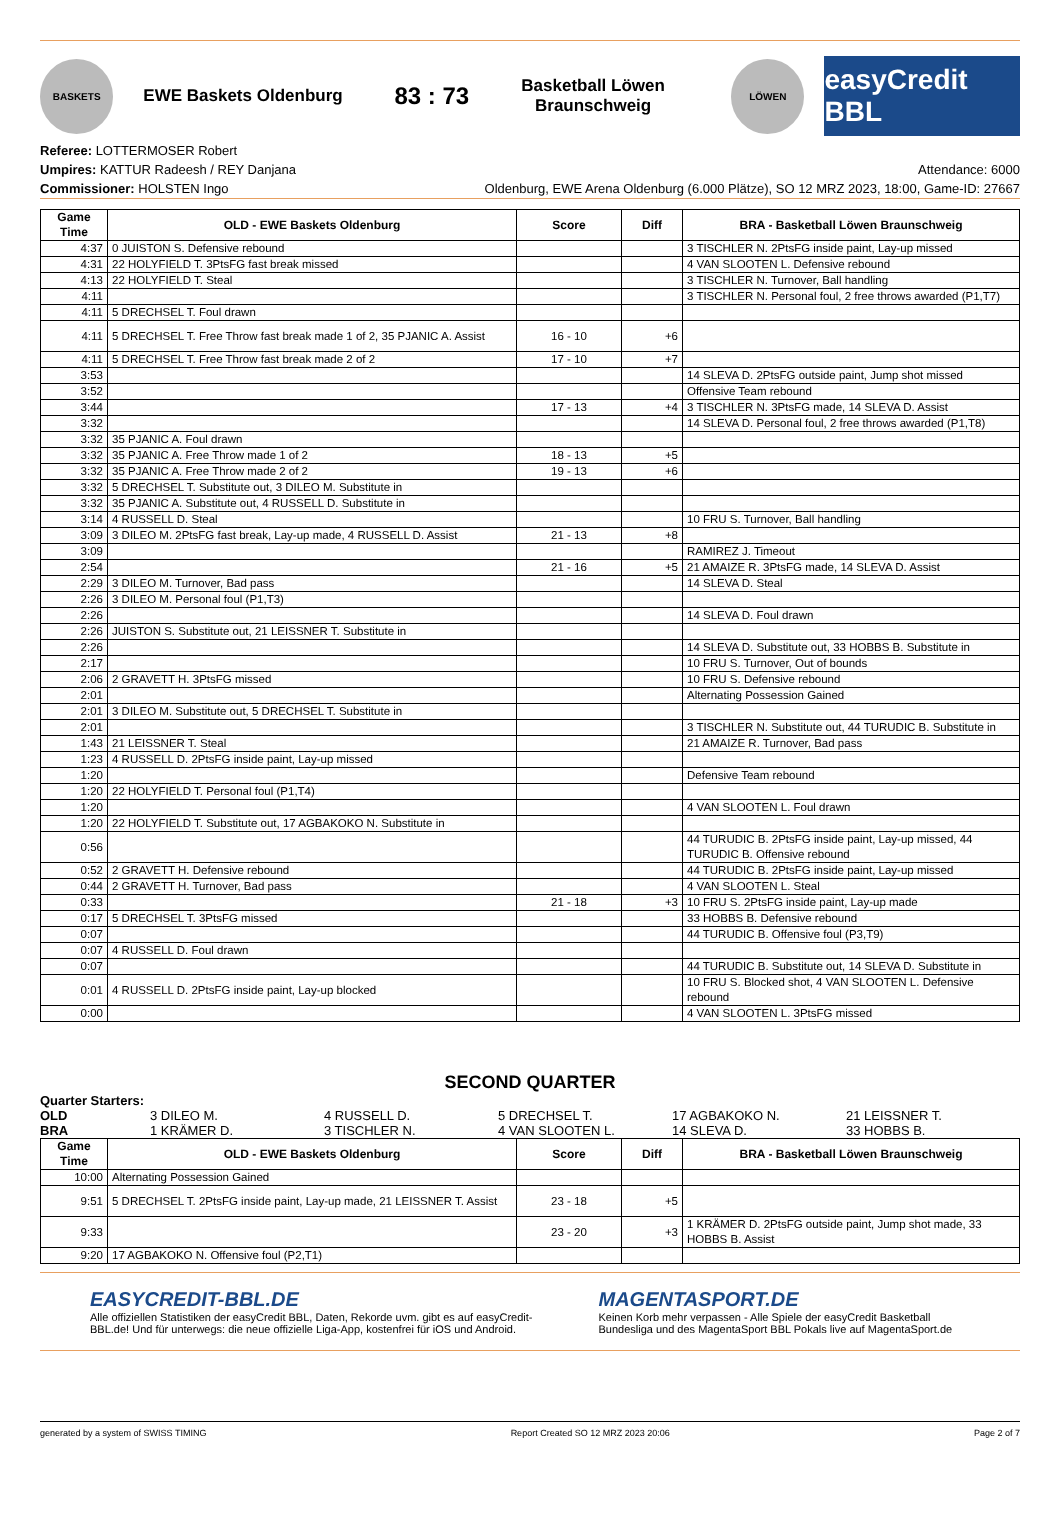BASKETS
EWE Baskets Oldenburg
83 : 73
Basketball Löwen Braunschweig
LÖWEN
easyCredit BBL
Referee: LOTTERMOSER Robert
Umpires: KATTUR Radeesh / REY Danjana
Commissioner: HOLSTEN Ingo
Attendance: 6000
Oldenburg, EWE Arena Oldenburg (6.000 Plätze), SO 12 MRZ 2023, 18:00, Game-ID: 27667
| Game Time | OLD - EWE Baskets Oldenburg | Score | Diff | BRA - Basketball Löwen Braunschweig |
| --- | --- | --- | --- | --- |
| 4:37 | 0 JUISTON S. Defensive rebound | | | 3 TISCHLER N. 2PtsFG inside paint, Lay-up missed |
| 4:31 | 22 HOLYFIELD T. 3PtsFG fast break missed | | | 4 VAN SLOOTEN L. Defensive rebound |
| 4:13 | 22 HOLYFIELD T. Steal | | | 3 TISCHLER N. Turnover, Ball handling |
| 4:11 | | | | 3 TISCHLER N. Personal foul, 2 free throws awarded (P1,T7) |
| 4:11 | 5 DRECHSEL T. Foul drawn | | | |
| 4:11 | 5 DRECHSEL T. Free Throw fast break made 1 of 2, 35 PJANIC A. Assist | 16 - 10 | +6 | |
| 4:11 | 5 DRECHSEL T. Free Throw fast break made 2 of 2 | 17 - 10 | +7 | |
| 3:53 | | | | 14 SLEVA D. 2PtsFG outside paint, Jump shot missed |
| 3:52 | | | | Offensive Team rebound |
| 3:44 | | 17 - 13 | +4 | 3 TISCHLER N. 3PtsFG made, 14 SLEVA D. Assist |
| 3:32 | | | | 14 SLEVA D. Personal foul, 2 free throws awarded (P1,T8) |
| 3:32 | 35 PJANIC A. Foul drawn | | | |
| 3:32 | 35 PJANIC A. Free Throw made 1 of 2 | 18 - 13 | +5 | |
| 3:32 | 35 PJANIC A. Free Throw made 2 of 2 | 19 - 13 | +6 | |
| 3:32 | 5 DRECHSEL T. Substitute out, 3 DILEO M. Substitute in | | | |
| 3:32 | 35 PJANIC A. Substitute out, 4 RUSSELL D. Substitute in | | | |
| 3:14 | 4 RUSSELL D. Steal | | | 10 FRU S. Turnover, Ball handling |
| 3:09 | 3 DILEO M. 2PtsFG fast break, Lay-up made, 4 RUSSELL D. Assist | 21 - 13 | +8 | |
| 3:09 | | | | RAMIREZ J. Timeout |
| 2:54 | | 21 - 16 | +5 | 21 AMAIZE R. 3PtsFG made, 14 SLEVA D. Assist |
| 2:29 | 3 DILEO M. Turnover, Bad pass | | | 14 SLEVA D. Steal |
| 2:26 | 3 DILEO M. Personal foul (P1,T3) | | | |
| 2:26 | | | | 14 SLEVA D. Foul drawn |
| 2:26 | JUISTON S. Substitute out, 21 LEISSNER T. Substitute in | | | |
| 2:26 | | | | 14 SLEVA D. Substitute out, 33 HOBBS B. Substitute in |
| 2:17 | | | | 10 FRU S. Turnover, Out of bounds |
| 2:06 | 2 GRAVETT H. 3PtsFG missed | | | 10 FRU S. Defensive rebound |
| 2:01 | | | | Alternating Possession Gained |
| 2:01 | 3 DILEO M. Substitute out, 5 DRECHSEL T. Substitute in | | | |
| 2:01 | | | | 3 TISCHLER N. Substitute out, 44 TURUDIC B. Substitute in |
| 1:43 | 21 LEISSNER T. Steal | | | 21 AMAIZE R. Turnover, Bad pass |
| 1:23 | 4 RUSSELL D. 2PtsFG inside paint, Lay-up missed | | | |
| 1:20 | | | | Defensive Team rebound |
| 1:20 | 22 HOLYFIELD T. Personal foul (P1,T4) | | | |
| 1:20 | | | | 4 VAN SLOOTEN L. Foul drawn |
| 1:20 | 22 HOLYFIELD T. Substitute out, 17 AGBAKOKO N. Substitute in | | | |
| 0:56 | | | | 44 TURUDIC B. 2PtsFG inside paint, Lay-up missed, 44 TURUDIC B. Offensive rebound |
| 0:52 | 2 GRAVETT H. Defensive rebound | | | 44 TURUDIC B. 2PtsFG inside paint, Lay-up missed |
| 0:44 | 2 GRAVETT H. Turnover, Bad pass | | | 4 VAN SLOOTEN L. Steal |
| 0:33 | | 21 - 18 | +3 | 10 FRU S. 2PtsFG inside paint, Lay-up made |
| 0:17 | 5 DRECHSEL T. 3PtsFG missed | | | 33 HOBBS B. Defensive rebound |
| 0:07 | | | | 44 TURUDIC B. Offensive foul (P3,T9) |
| 0:07 | 4 RUSSELL D. Foul drawn | | | |
| 0:07 | | | | 44 TURUDIC B. Substitute out, 14 SLEVA D. Substitute in |
| 0:01 | 4 RUSSELL D. 2PtsFG inside paint, Lay-up blocked | | | 10 FRU S. Blocked shot, 4 VAN SLOOTEN L. Defensive rebound |
| 0:00 | | | | 4 VAN SLOOTEN L. 3PtsFG missed |
SECOND QUARTER
Quarter Starters:
OLD 3 DILEO M. 4 RUSSELL D. 5 DRECHSEL T. 17 AGBAKOKO N. 21 LEISSNER T. BRA 1 KRÄMER D. 3 TISCHLER N. 4 VAN SLOOTEN L. 14 SLEVA D. 33 HOBBS B.
| Game Time | OLD - EWE Baskets Oldenburg | Score | Diff | BRA - Basketball Löwen Braunschweig |
| --- | --- | --- | --- | --- |
| 10:00 | Alternating Possession Gained | | | |
| 9:51 | 5 DRECHSEL T. 2PtsFG inside paint, Lay-up made, 21 LEISSNER T. Assist | 23 - 18 | +5 | |
| 9:33 | | 23 - 20 | +3 | 1 KRÄMER D. 2PtsFG outside paint, Jump shot made, 33 HOBBS B. Assist |
| 9:20 | 17 AGBAKOKO N. Offensive foul (P2,T1) | | | |
EASYCREDIT-BBL.DE
Alle offiziellen Statistiken der easyCredit BBL, Daten, Rekorde uvm. gibt es auf easyCredit-BBL.de! Und für unterwegs: die neue offizielle Liga-App, kostenfrei für iOS und Android.
MAGENTASPORT.DE
Keinen Korb mehr verpassen - Alle Spiele der easyCredit Basketball Bundesliga und des MagentaSport BBL Pokals live auf MagentaSport.de
generated by a system of SWISS TIMING Report Created SO 12 MRZ 2023 20:06 Page 2 of 7